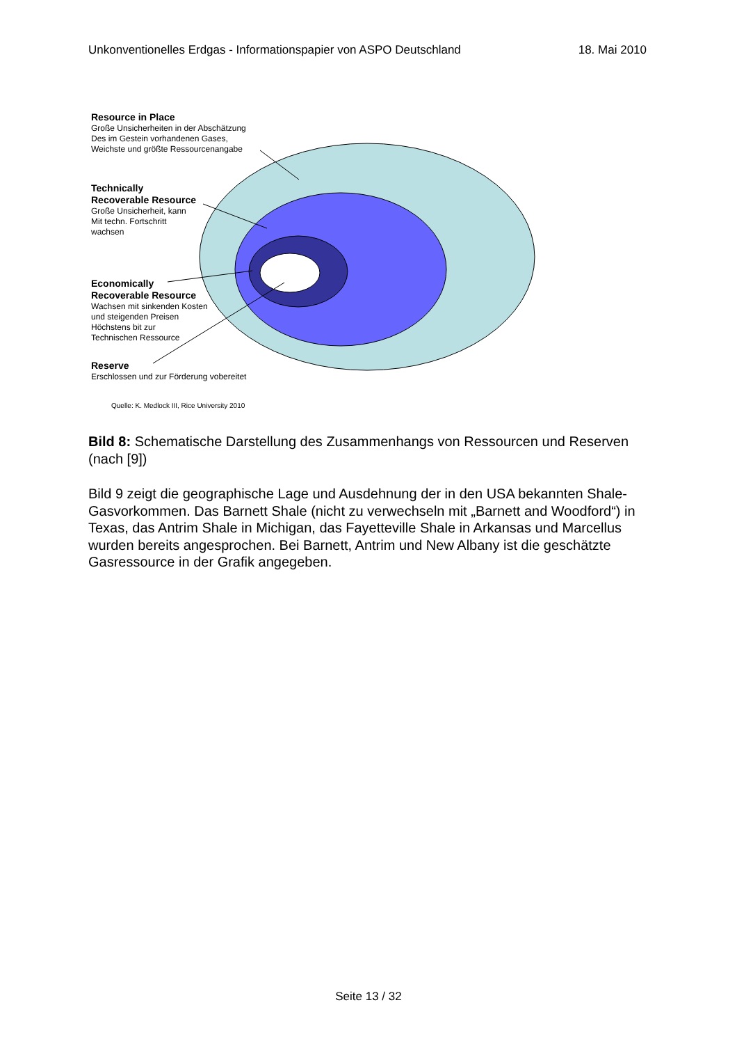Unkonventionelles Erdgas - Informationspapier von ASPO Deutschland 18. Mai 2010
Resource in Place
Große Unsicherheiten in der Abschätzung
Des im Gestein vorhandenen Gases,
Weichste und größte Ressourcenangabe
Technically
Recoverable Resource
Große Unsicherheit, kann
Mit techn. Fortschritt
wachsen
Economically
Recoverable Resource
Wachsen mit sinkenden Kosten
und steigenden Preisen
Höchstens bit zur
Technischen Ressource
Reserve
Erschlossen und zur Förderung vobereitet
Quelle: K. Medlock III, Rice University 2010
Bild 8: Schematische Darstellung des Zusammenhangs von Ressourcen und Reserven (nach [9])
Bild 9 zeigt die geographische Lage und Ausdehnung der in den USA bekannten Shale-Gasvorkommen. Das Barnett Shale (nicht zu verwechseln mit „Barnett and Woodford“) in Texas, das Antrim Shale in Michigan, das Fayetteville Shale in Arkansas und Marcellus wurden bereits angesprochen. Bei Barnett, Antrim und New Albany ist die geschätzte Gasressource in der Grafik angegeben.
Seite 13 / 32